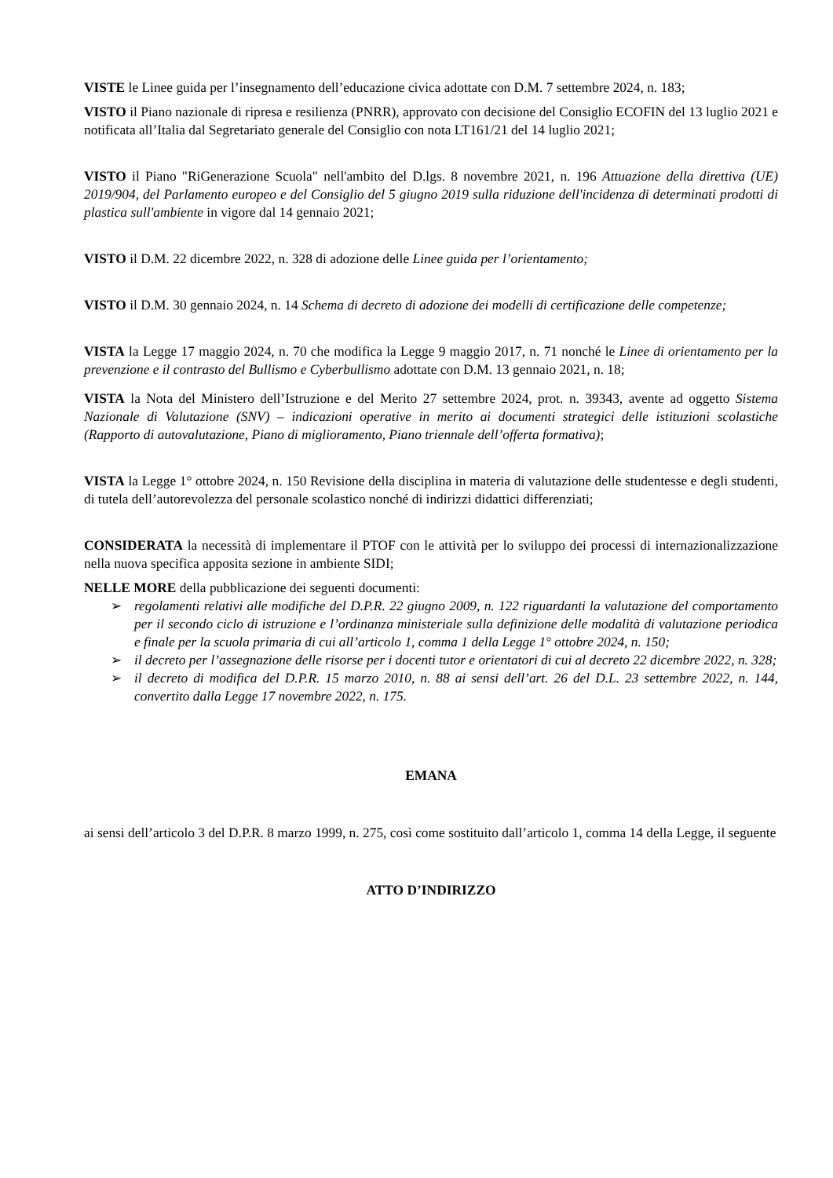VISTE le Linee guida per l’insegnamento dell’educazione civica adottate con D.M. 7 settembre 2024, n. 183;
VISTO il Piano nazionale di ripresa e resilienza (PNRR), approvato con decisione del Consiglio ECOFIN del 13 luglio 2021 e notificata all’Italia dal Segretariato generale del Consiglio con nota LT161/21 del 14 luglio 2021;
VISTO il Piano "RiGenerazione Scuola" nell'ambito del D.lgs. 8 novembre 2021, n. 196 Attuazione della direttiva (UE) 2019/904, del Parlamento europeo e del Consiglio del 5 giugno 2019 sulla riduzione dell'incidenza di determinati prodotti di plastica sull'ambiente in vigore dal 14 gennaio 2021;
VISTO il D.M. 22 dicembre 2022, n. 328 di adozione delle Linee guida per l’orientamento;
VISTO il D.M. 30 gennaio 2024, n. 14 Schema di decreto di adozione dei modelli di certificazione delle competenze;
VISTA la Legge 17 maggio 2024, n. 70 che modifica la Legge 9 maggio 2017, n. 71 nonché le Linee di orientamento per la prevenzione e il contrasto del Bullismo e Cyberbullismo adottate con D.M. 13 gennaio 2021, n. 18;
VISTA la Nota del Ministero dell’Istruzione e del Merito 27 settembre 2024, prot. n. 39343, avente ad oggetto Sistema Nazionale di Valutazione (SNV) – indicazioni operative in merito ai documenti strategici delle istituzioni scolastiche (Rapporto di autovalutazione, Piano di miglioramento, Piano triennale dell’offerta formativa);
VISTA la Legge 1° ottobre 2024, n. 150 Revisione della disciplina in materia di valutazione delle studentesse e degli studenti, di tutela dell’autorevolezza del personale scolastico nonché di indirizzi didattici differenziati;
CONSIDERATA la necessità di implementare il PTOF con le attività per lo sviluppo dei processi di internazionalizzazione nella nuova specifica apposita sezione in ambiente SIDI;
NELLE MORE della pubblicazione dei seguenti documenti:
➢ regolamenti relativi alle modifiche del D.P.R. 22 giugno 2009, n. 122 riguardanti la valutazione del comportamento per il secondo ciclo di istruzione e l’ordinanza ministeriale sulla definizione delle modalità di valutazione periodica e finale per la scuola primaria di cui all’articolo 1, comma 1 della Legge 1° ottobre 2024, n. 150;
➢ il decreto per l’assegnazione delle risorse per i docenti tutor e orientatori di cui al decreto 22 dicembre 2022, n. 328;
➢ il decreto di modifica del D.P.R. 15 marzo 2010, n. 88 ai sensi dell’art. 26 del D.L. 23 settembre 2022, n. 144, convertito dalla Legge 17 novembre 2022, n. 175.
EMANA
ai sensi dell’articolo 3 del D.P.R. 8 marzo 1999, n. 275, così come sostituito dall’articolo 1, comma 14 della Legge, il seguente
ATTO D’INDIRIZZO